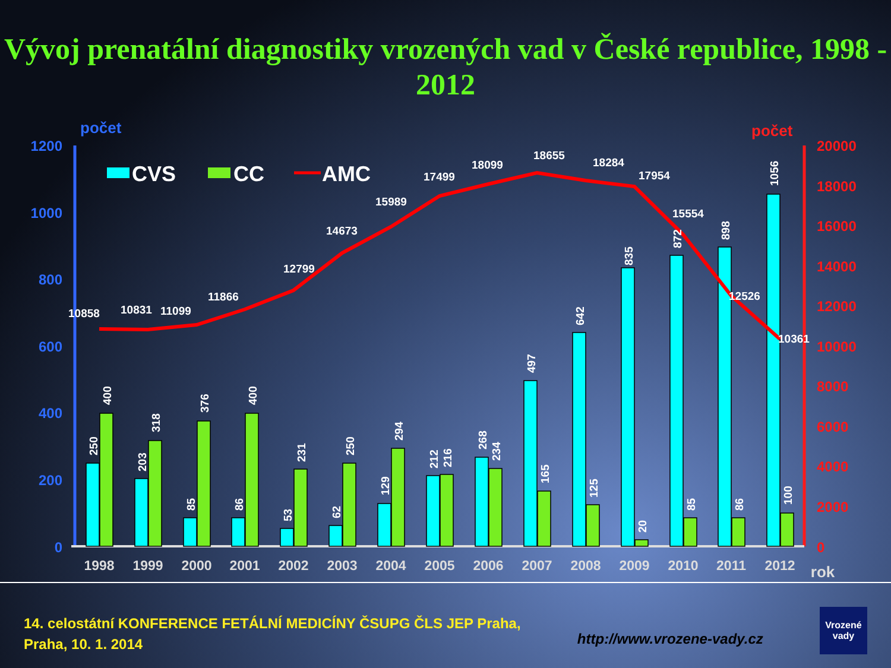Vývoj prenatální diagnostiky vrozených vad v České republice, 1998 - 2012
počet
počet
1200
1000
800
600
400
200
0
20000
18000
16000
14000
12000
10000
8000
6000
4000
2000
0
CVS
CC
AMC
1998
1999
2000
2001
2002
2003
2004
2005
2006
2007
2008
2009
2010
2011
2012
rok
10858
10831
11099
11866
12799
14673
15989
17499
18099
18655
18284
17954
15554
12526
10361
250
400
203
318
85
376
86
400
53
231
62
250
129
294
212
216
268
234
497
165
642
125
835
20
872
85
898
86
1056
100
14. celostátní KONFERENCE FETÁLNÍ MEDICÍNY ČSUPG ČLS JEP Praha,
Praha, 10. 1. 2014
http://www.vrozene-vady.cz
Vrozené
vady